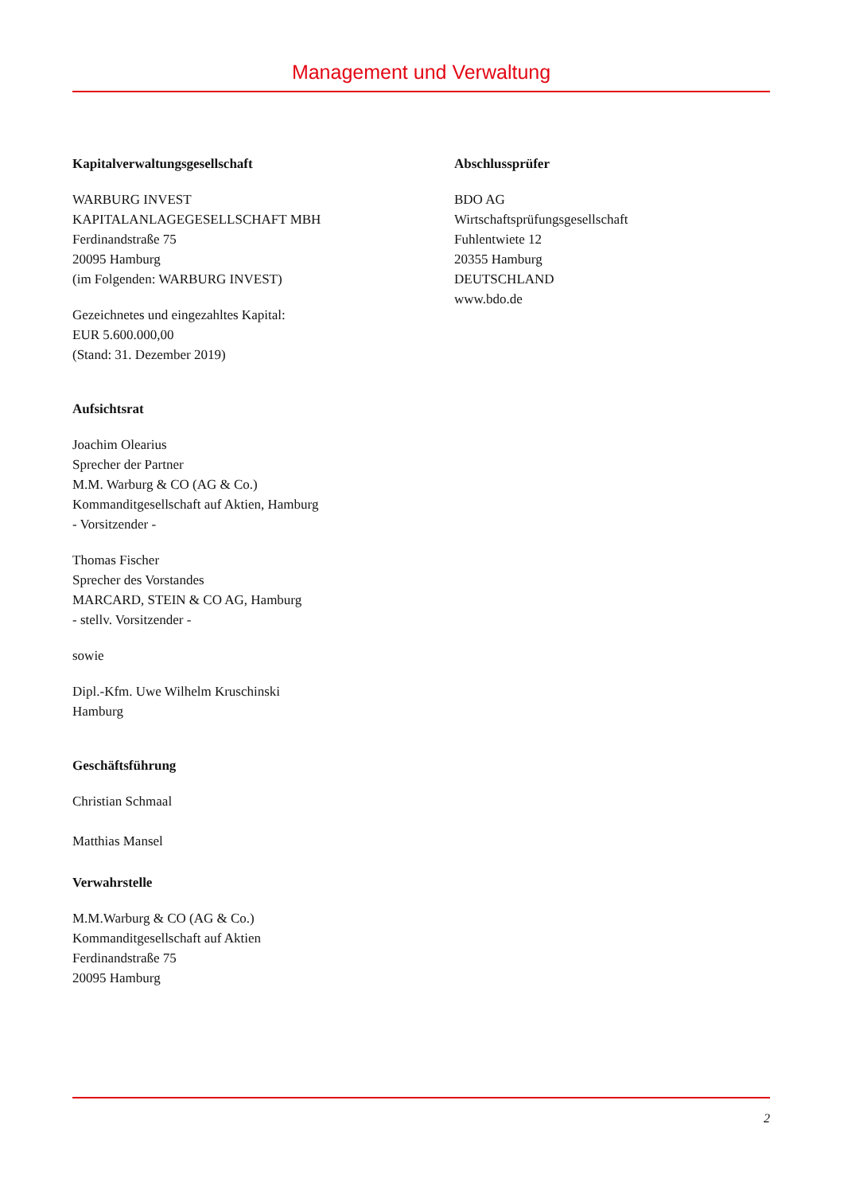Management und Verwaltung
Kapitalverwaltungsgesellschaft
WARBURG INVEST
KAPITALANLAGEGESELLSCHAFT MBH
Ferdinandstraße 75
20095 Hamburg
(im Folgenden: WARBURG INVEST)
Gezeichnetes und eingezahltes Kapital:
EUR 5.600.000,00
(Stand: 31. Dezember 2019)
Aufsichtsrat
Joachim Olearius
Sprecher der Partner
M.M. Warburg & CO (AG & Co.)
Kommanditgesellschaft auf Aktien, Hamburg
- Vorsitzender -
Thomas Fischer
Sprecher des Vorstandes
MARCARD, STEIN & CO AG, Hamburg
- stellv. Vorsitzender -
sowie
Dipl.-Kfm. Uwe Wilhelm Kruschinski
Hamburg
Geschäftsführung
Christian Schmaal
Matthias Mansel
Verwahrstelle
M.M.Warburg & CO (AG & Co.)
Kommanditgesellschaft auf Aktien
Ferdinandstraße 75
20095 Hamburg
Abschlussprüfer
BDO AG
Wirtschaftsprüfungsgesellschaft
Fuhlentwiete 12
20355 Hamburg
DEUTSCHLAND
www.bdo.de
2